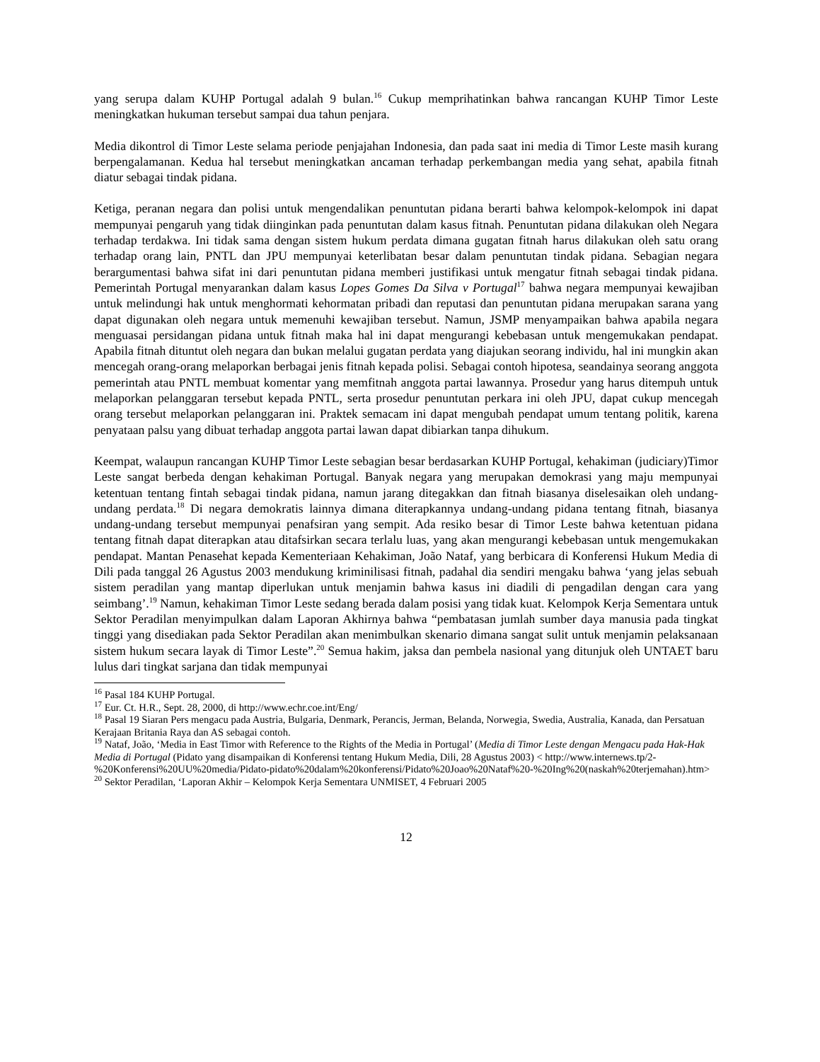yang serupa dalam KUHP Portugal adalah 9 bulan.<sup>16</sup> Cukup memprihatinkan bahwa rancangan KUHP Timor Leste meningkatkan hukuman tersebut sampai dua tahun penjara.
Media dikontrol di Timor Leste selama periode penjajahan Indonesia, dan pada saat ini media di Timor Leste masih kurang berpengalamanan. Kedua hal tersebut meningkatkan ancaman terhadap perkembangan media yang sehat, apabila fitnah diatur sebagai tindak pidana.
Ketiga, peranan negara dan polisi untuk mengendalikan penuntutan pidana berarti bahwa kelompok-kelompok ini dapat mempunyai pengaruh yang tidak diinginkan pada penuntutan dalam kasus fitnah. Penuntutan pidana dilakukan oleh Negara terhadap terdakwa. Ini tidak sama dengan sistem hukum perdata dimana gugatan fitnah harus dilakukan oleh satu orang terhadap orang lain, PNTL dan JPU mempunyai keterlibatan besar dalam penuntutan tindak pidana. Sebagian negara berargumentasi bahwa sifat ini dari penuntutan pidana memberi justifikasi untuk mengatur fitnah sebagai tindak pidana. Pemerintah Portugal menyarankan dalam kasus Lopes Gomes Da Silva v Portugal<sup>17</sup> bahwa negara mempunyai kewajiban untuk melindungi hak untuk menghormati kehormatan pribadi dan reputasi dan penuntutan pidana merupakan sarana yang dapat digunakan oleh negara untuk memenuhi kewajiban tersebut. Namun, JSMP menyampaikan bahwa apabila negara menguasai persidangan pidana untuk fitnah maka hal ini dapat mengurangi kebebasan untuk mengemukakan pendapat. Apabila fitnah dituntut oleh negara dan bukan melalui gugatan perdata yang diajukan seorang individu, hal ini mungkin akan mencegah orang-orang melaporkan berbagai jenis fitnah kepada polisi. Sebagai contoh hipotesa, seandainya seorang anggota pemerintah atau PNTL membuat komentar yang memfitnah anggota partai lawannya. Prosedur yang harus ditempuh untuk melaporkan pelanggaran tersebut kepada PNTL, serta prosedur penuntutan perkara ini oleh JPU, dapat cukup mencegah orang tersebut melaporkan pelanggaran ini. Praktek semacam ini dapat mengubah pendapat umum tentang politik, karena penyataan palsu yang dibuat terhadap anggota partai lawan dapat dibiarkan tanpa dihukum.
Keempat, walaupun rancangan KUHP Timor Leste sebagian besar berdasarkan KUHP Portugal, kehakiman (judiciary)Timor Leste sangat berbeda dengan kehakiman Portugal. Banyak negara yang merupakan demokrasi yang maju mempunyai ketentuan tentang fintah sebagai tindak pidana, namun jarang ditegakkan dan fitnah biasanya diselesaikan oleh undang-undang perdata.<sup>18</sup> Di negara demokratis lainnya dimana diterapkannya undang-undang pidana tentang fitnah, biasanya undang-undang tersebut mempunyai penafsiran yang sempit. Ada resiko besar di Timor Leste bahwa ketentuan pidana tentang fitnah dapat diterapkan atau ditafsirkan secara terlalu luas, yang akan mengurangi kebebasan untuk mengemukakan pendapat. Mantan Penasehat kepada Kementeriaan Kehakiman, João Nataf, yang berbicara di Konferensi Hukum Media di Dili pada tanggal 26 Agustus 2003 mendukung kriminilisasi fitnah, padahal dia sendiri mengaku bahwa ‘yang jelas sebuah sistem peradilan yang mantap diperlukan untuk menjamin bahwa kasus ini diadili di pengadilan dengan cara yang seimbang’.<sup>19</sup> Namun, kehakiman Timor Leste sedang berada dalam posisi yang tidak kuat. Kelompok Kerja Sementara untuk Sektor Peradilan menyimpulkan dalam Laporan Akhirnya bahwa “pembatasan jumlah sumber daya manusia pada tingkat tinggi yang disediakan pada Sektor Peradilan akan menimbulkan skenario dimana sangat sulit untuk menjamin pelaksanaan sistem hukum secara layak di Timor Leste”.<sup>20</sup> Semua hakim, jaksa dan pembela nasional yang ditunjuk oleh UNTAET baru lulus dari tingkat sarjana dan tidak mempunyai
<sup>16</sup> Pasal 184 KUHP Portugal.
<sup>17</sup> Eur. Ct. H.R., Sept. 28, 2000, di http://www.echr.coe.int/Eng/
<sup>18</sup> Pasal 19 Siaran Pers mengacu pada Austria, Bulgaria, Denmark, Perancis, Jerman, Belanda, Norwegia, Swedia, Australia, Kanada, dan Persatuan Kerajaan Britania Raya dan AS sebagai contoh.
<sup>19</sup> Nataf, João, ‘Media in East Timor with Reference to the Rights of the Media in Portugal’ (Media di Timor Leste dengan Mengacu pada Hak-Hak Media di Portugal (Pidato yang disampaikan di Konferensi tentang Hukum Media, Dili, 28 Agustus 2003) < http://www.internews.tp/2-%20Konferensi%20UU%20media/Pidato-pidato%20dalam%20konferensi/Pidato%20Joao%20Nataf%20-%20Ing%20(naskah%20terjemahan).htm>
<sup>20</sup> Sektor Peradilan, ‘Laporan Akhir – Kelompok Kerja Sementara UNMISET, 4 Februari 2005
12